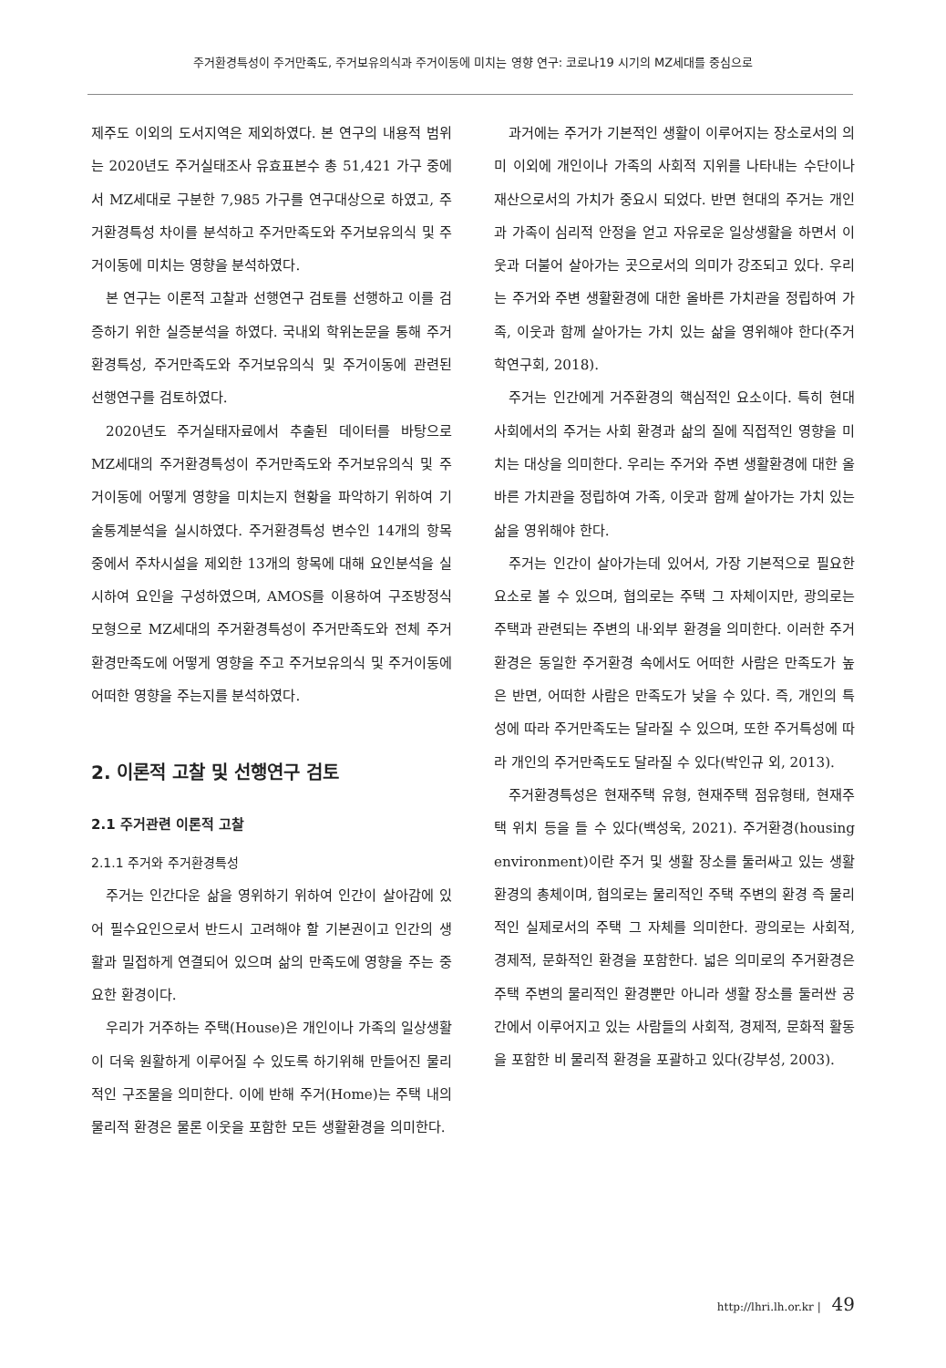주거환경특성이 주거만족도, 주거보유의식과 주거이동에 미치는 영향 연구: 코로나19 시기의 MZ세대를 중심으로
제주도 이외의 도서지역은 제외하였다. 본 연구의 내용적 범위는 2020년도 주거실태조사 유효표본수 총 51,421 가구 중에서 MZ세대로 구분한 7,985 가구를 연구대상으로 하였고, 주거환경특성 차이를 분석하고 주거만족도와 주거보유의식 및 주거이동에 미치는 영향을 분석하였다.
본 연구는 이론적 고찰과 선행연구 검토를 선행하고 이를 검증하기 위한 실증분석을 하였다. 국내외 학위논문을 통해 주거환경특성, 주거만족도와 주거보유의식 및 주거이동에 관련된 선행연구를 검토하였다.
2020년도 주거실태자료에서 추출된 데이터를 바탕으로 MZ세대의 주거환경특성이 주거만족도와 주거보유의식 및 주거이동에 어떻게 영향을 미치는지 현황을 파악하기 위하여 기술통계분석을 실시하였다. 주거환경특성 변수인 14개의 항목 중에서 주차시설을 제외한 13개의 항목에 대해 요인분석을 실시하여 요인을 구성하였으며, AMOS를 이용하여 구조방정식 모형으로 MZ세대의 주거환경특성이 주거만족도와 전체 주거환경만족도에 어떻게 영향을 주고 주거보유의식 및 주거이동에 어떠한 영향을 주는지를 분석하였다.
2. 이론적 고찰 및 선행연구 검토
2.1 주거관련 이론적 고찰
2.1.1 주거와 주거환경특성
주거는 인간다운 삶을 영위하기 위하여 인간이 살아감에 있어 필수요인으로서 반드시 고려해야 할 기본권이고 인간의 생활과 밀접하게 연결되어 있으며 삶의 만족도에 영향을 주는 중요한 환경이다.
우리가 거주하는 주택(House)은 개인이나 가족의 일상생활이 더욱 원활하게 이루어질 수 있도록 하기위해 만들어진 물리적인 구조물을 의미한다. 이에 반해 주거(Home)는 주택 내의 물리적 환경은 물론 이웃을 포함한 모든 생활환경을 의미한다.
과거에는 주거가 기본적인 생활이 이루어지는 장소로서의 의미 이외에 개인이나 가족의 사회적 지위를 나타내는 수단이나 재산으로서의 가치가 중요시 되었다. 반면 현대의 주거는 개인과 가족이 심리적 안정을 얻고 자유로운 일상생활을 하면서 이웃과 더불어 살아가는 곳으로서의 의미가 강조되고 있다. 우리는 주거와 주변 생활환경에 대한 올바른 가치관을 정립하여 가족, 이웃과 함께 살아가는 가치 있는 삶을 영위해야 한다(주거학연구회, 2018).
주거는 인간에게 거주환경의 핵심적인 요소이다. 특히 현대사회에서의 주거는 사회 환경과 삶의 질에 직접적인 영향을 미치는 대상을 의미한다. 우리는 주거와 주변 생활환경에 대한 올바른 가치관을 정립하여 가족, 이웃과 함께 살아가는 가치 있는 삶을 영위해야 한다.
주거는 인간이 살아가는데 있어서, 가장 기본적으로 필요한 요소로 볼 수 있으며, 협의로는 주택 그 자체이지만, 광의로는 주택과 관련되는 주변의 내·외부 환경을 의미한다. 이러한 주거환경은 동일한 주거환경 속에서도 어떠한 사람은 만족도가 높은 반면, 어떠한 사람은 만족도가 낮을 수 있다. 즉, 개인의 특성에 따라 주거만족도는 달라질 수 있으며, 또한 주거특성에 따라 개인의 주거만족도도 달라질 수 있다(박인규 외, 2013).
주거환경특성은 현재주택 유형, 현재주택 점유형태, 현재주택 위치 등을 들 수 있다(백성욱, 2021). 주거환경(housing environment)이란 주거 및 생활 장소를 둘러싸고 있는 생활환경의 총체이며, 협의로는 물리적인 주택 주변의 환경 즉 물리적인 실제로서의 주택 그 자체를 의미한다. 광의로는 사회적, 경제적, 문화적인 환경을 포함한다. 넓은 의미로의 주거환경은 주택 주변의 물리적인 환경뿐만 아니라 생활 장소를 둘러싼 공간에서 이루어지고 있는 사람들의 사회적, 경제적, 문화적 활동을 포함한 비 물리적 환경을 포괄하고 있다(강부성, 2003).
http://lhri.lh.or.kr | 49